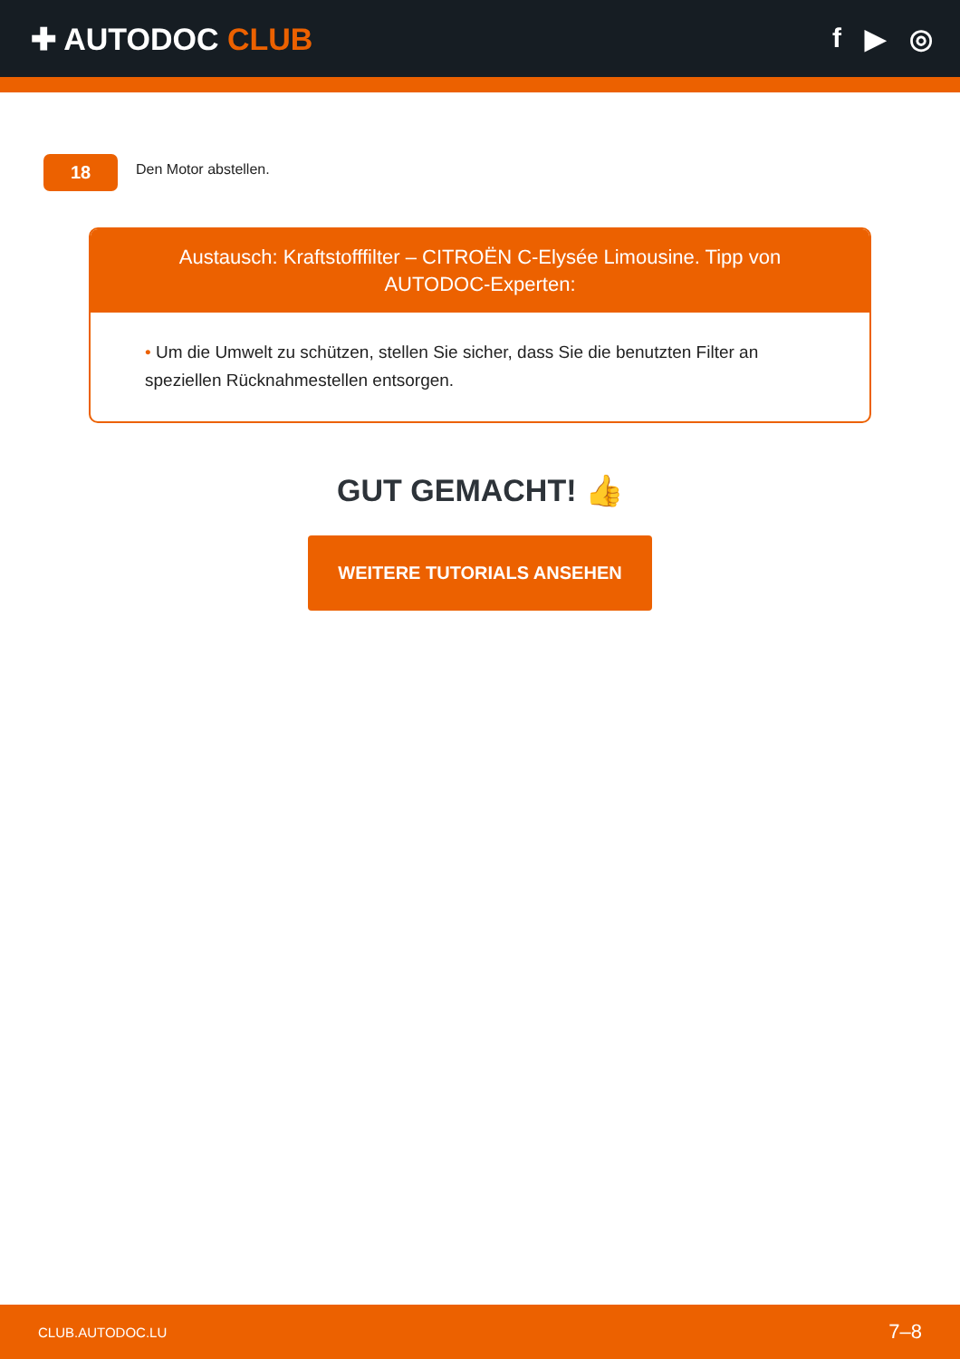✚ AUTODOC CLUB f ▶ ◎
18
Den Motor abstellen.
Austausch: Kraftstofffilter – CITROËN C-Elysée Limousine. Tipp von AUTODOC-Experten:
• Um die Umwelt zu schützen, stellen Sie sicher, dass Sie die benutzten Filter an speziellen Rücknahmestellen entsorgen.
GUT GEMACHT! 👍
WEITERE TUTORIALS ANSEHEN
CLUB.AUTODOC.LU 7–8